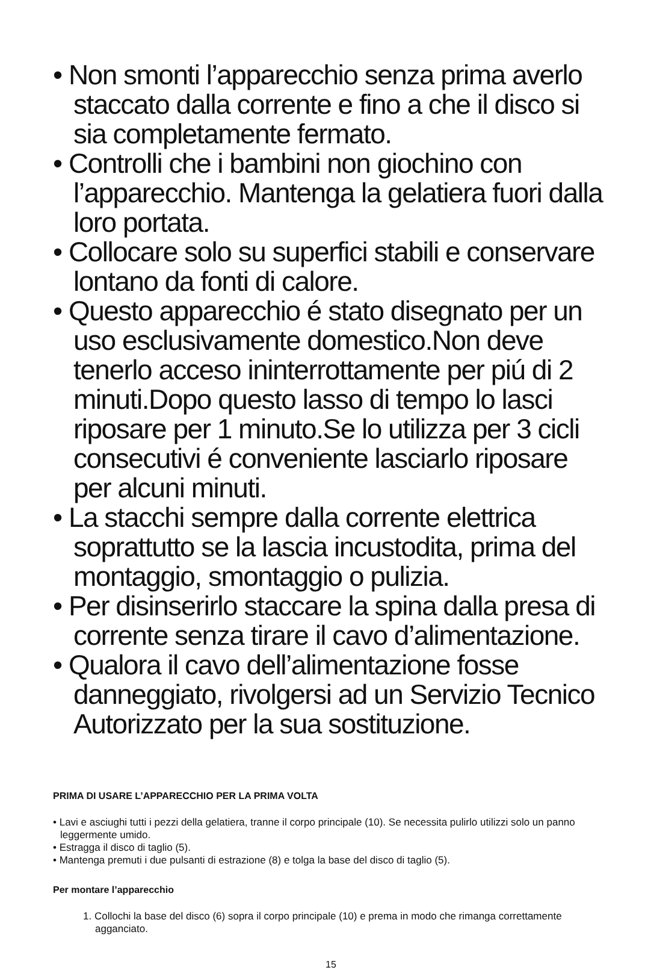• Non smonti l’apparecchio senza prima averlo staccato dalla corrente e fino a che il disco si sia completamente fermato.
• Controlli che i bambini non giochino con l’apparecchio. Mantenga la gelatiera fuori dalla loro portata.
• Collocare solo su superfici stabili e conservare lontano da fonti di calore.
• Questo apparecchio é stato disegnato per un uso esclusivamente domestico.Non deve tenerlo acceso ininterrottamente per piú di 2 minuti.Dopo questo lasso di tempo lo lasci riposare per 1 minuto.Se lo utilizza per 3 cicli consecutivi é conveniente lasciarlo riposare per alcuni minuti.
• La stacchi sempre dalla corrente elettrica soprattutto se la lascia incustodita, prima del montaggio, smontaggio o pulizia.
• Per disinserirlo staccare la spina dalla presa di corrente senza tirare il cavo d’alimentazione.
• Qualora il cavo dell’alimentazione fosse danneggiato, rivolgersi ad un Servizio Tecnico Autorizzato per la sua sostituzione.
PRIMA DI USARE L’APPARECCHIO PER LA PRIMA VOLTA
• Lavi e asciughi tutti i pezzi della gelatiera, tranne il corpo principale (10). Se necessita pulirlo utilizzi solo un panno leggermente umido.
• Estragga il disco di taglio (5).
• Mantenga premuti i due pulsanti di estrazione (8) e tolga la base del disco di taglio (5).
Per montare l’apparecchio
1. Collochi la base del disco (6) sopra il corpo principale (10) e prema in modo che rimanga correttamente agganciato.
15